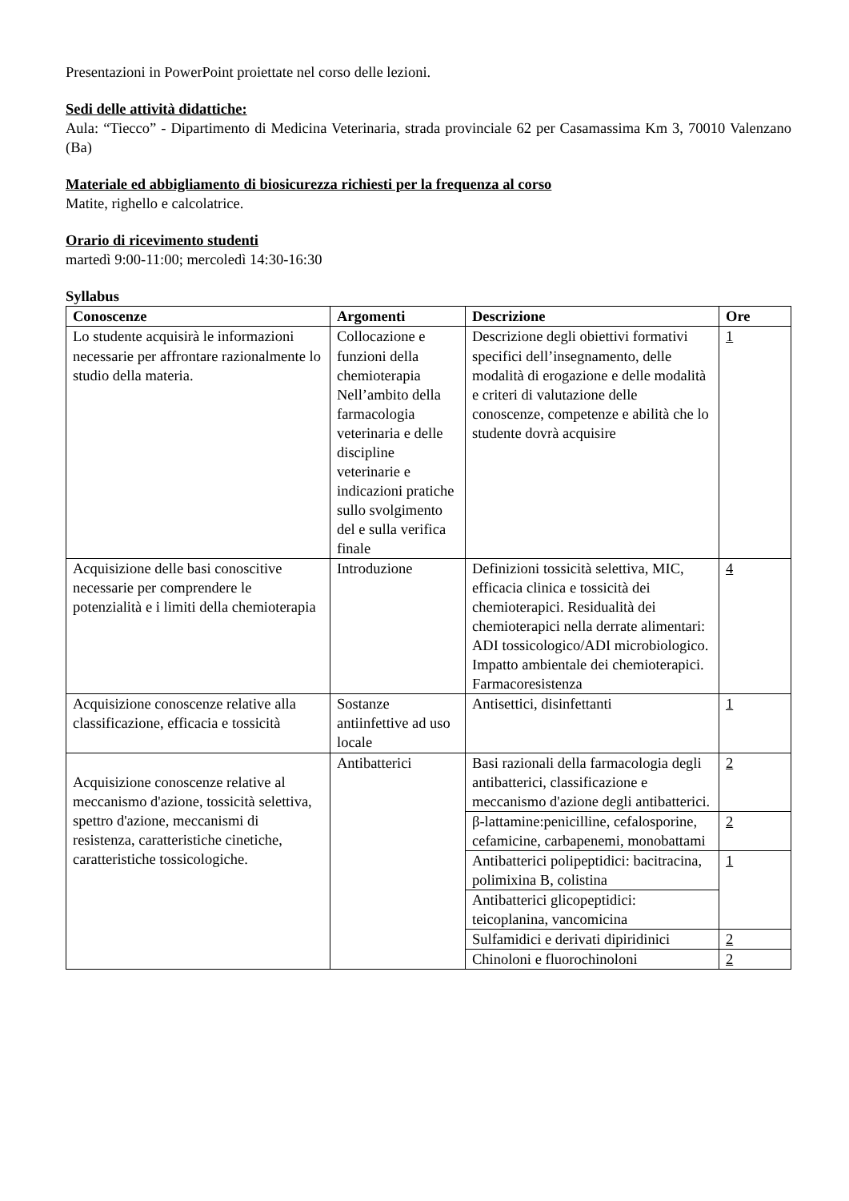Presentazioni in PowerPoint proiettate nel corso delle lezioni.
Sedi delle attività didattiche:
Aula: “Tiecco” - Dipartimento di Medicina Veterinaria, strada provinciale 62 per Casamassima Km 3, 70010 Valenzano (Ba)
Materiale ed abbigliamento di biosicurezza richiesti per la frequenza al corso
Matite, righello e calcolatrice.
Orario di ricevimento studenti
martedì 9:00-11:00; mercoledì 14:30-16:30
Syllabus
| Conoscenze | Argomenti | Descrizione | Ore |
| --- | --- | --- | --- |
| Lo studente acquisirà le informazioni necessarie per affrontare razionalmente lo studio della materia. | Collocazione e funzioni della chemioterapia Nell’ambito della farmacologia veterinaria e delle discipline veterinarie e indicazioni pratiche sullo svolgimento del e sulla verifica finale | Descrizione degli obiettivi formativi specifici dell’insegnamento, delle modalità di erogazione e delle modalità e criteri di valutazione delle conoscenze, competenze e abilità che lo studente dovrà acquisire | 1 |
| Acquisizione delle basi conoscitive necessarie per comprendere le potenzialità e i limiti della chemioterapia | Introduzione | Definizioni tossicità selettiva, MIC, efficacia clinica e tossicità dei chemioterapici. Residualità dei chemioterapici nella derrate alimentari: ADI tossicologico/ADI microbiologico. Impatto ambientale dei chemioterapici. Farmacoresistenza | 4 |
| Acquisizione conoscenze relative alla classificazione, efficacia e tossicità | Sostanze antiinfettive ad uso locale | Antisettici, disinfettanti | 1 |
| Acquisizione conoscenze relative al meccanismo d'azione, tossicità selettiva, spettro d'azione, meccanismi di resistenza, caratteristiche cinetiche, caratteristiche tossicologiche. | Antibatterici | Basi razionali della farmacologia degli antibatterici, classificazione e meccanismo d'azione degli antibatterici. | 2 |
| | | β-lattamine:penicilline, cefalosporine, cefamicine, carbapenemi, monobattami | 2 |
| | | Antibatterici polipeptidici: bacitracina, polimixina B, colistina | 1 |
| | | Antibatterici glicopeptidici: teicoplanina, vancomicina | |
| | | Sulfamidici e derivati dipiridinici | 2 |
| | | Chinoloni e fluorochinoloni | 2 |